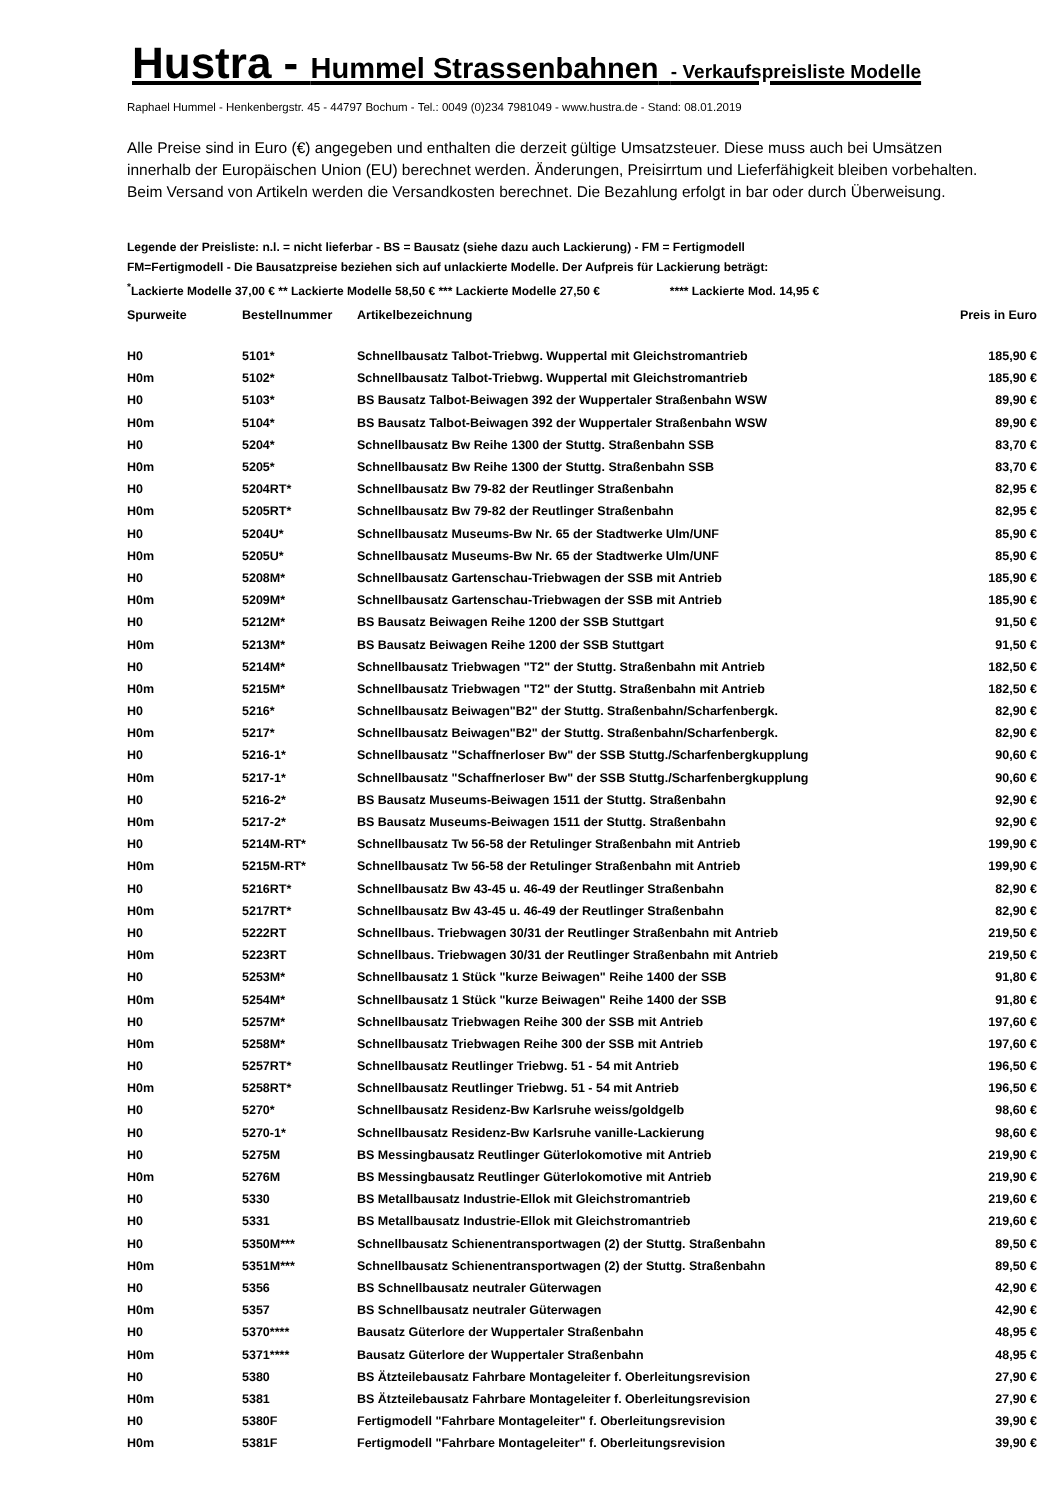Hustra - Hummel Strassenbahnen - Verkaufspreisliste Modelle
Raphael Hummel - Henkenbergstr. 45 - 44797 Bochum - Tel.: 0049 (0)234 7981049 - www.hustra.de - Stand: 08.01.2019
Alle Preise sind in Euro (€) angegeben und enthalten die derzeit gültige Umsatzsteuer. Diese muss auch bei Umsätzen innerhalb der Europäischen Union (EU) berechnet werden. Änderungen, Preisirrtum und Lieferfähigkeit bleiben vorbehalten. Beim Versand von Artikeln werden die Versandkosten berechnet. Die Bezahlung erfolgt in bar oder durch Überweisung.
Legende der Preisliste: n.l. = nicht lieferbar - BS = Bausatz (siehe dazu auch Lackierung) - FM = Fertigmodell
FM=Fertigmodell - Die Bausatzpreise beziehen sich auf unlackierte Modelle. Der Aufpreis für Lackierung beträgt:
<sup>*</sup> Lackierte Modelle 37,00 € ** Lackierte Modelle 58,50 € *** Lackierte Modelle 27,50 € **** Lackierte Mod. 14,95 €
| Spurweite | Bestellnummer | Artikelbezeichnung | Preis in Euro |
| --- | --- | --- | --- |
| H0 | 5101* | Schnellbausatz Talbot-Triebwg. Wuppertal mit Gleichstromantrieb | 185,90 € |
| H0m | 5102* | Schnellbausatz Talbot-Triebwg. Wuppertal mit Gleichstromantrieb | 185,90 € |
| H0 | 5103* | BS Bausatz Talbot-Beiwagen 392 der Wuppertaler Straßenbahn WSW | 89,90 € |
| H0m | 5104* | BS Bausatz Talbot-Beiwagen 392 der Wuppertaler Straßenbahn WSW | 89,90 € |
| H0 | 5204* | Schnellbausatz Bw Reihe 1300 der Stuttg. Straßenbahn SSB | 83,70 € |
| H0m | 5205* | Schnellbausatz Bw Reihe 1300 der Stuttg. Straßenbahn SSB | 83,70 € |
| H0 | 5204RT* | Schnellbausatz Bw 79-82 der Reutlinger Straßenbahn | 82,95 € |
| H0m | 5205RT* | Schnellbausatz Bw 79-82 der Reutlinger Straßenbahn | 82,95 € |
| H0 | 5204U* | Schnellbausatz Museums-Bw Nr. 65 der Stadtwerke Ulm/UNF | 85,90 € |
| H0m | 5205U* | Schnellbausatz Museums-Bw Nr. 65 der Stadtwerke Ulm/UNF | 85,90 € |
| H0 | 5208M* | Schnellbausatz Gartenschau-Triebwagen der SSB mit Antrieb | 185,90 € |
| H0m | 5209M* | Schnellbausatz Gartenschau-Triebwagen der SSB mit Antrieb | 185,90 € |
| H0 | 5212M* | BS Bausatz Beiwagen Reihe 1200 der SSB Stuttgart | 91,50 € |
| H0m | 5213M* | BS Bausatz Beiwagen Reihe 1200 der SSB Stuttgart | 91,50 € |
| H0 | 5214M* | Schnellbausatz Triebwagen "T2" der Stuttg. Straßenbahn mit Antrieb | 182,50 € |
| H0m | 5215M* | Schnellbausatz Triebwagen "T2" der Stuttg. Straßenbahn mit Antrieb | 182,50 € |
| H0 | 5216* | Schnellbausatz Beiwagen"B2" der Stuttg. Straßenbahn/Scharfenbergk. | 82,90 € |
| H0m | 5217* | Schnellbausatz Beiwagen"B2" der Stuttg. Straßenbahn/Scharfenbergk. | 82,90 € |
| H0 | 5216-1* | Schnellbausatz "Schaffnerloser Bw" der SSB Stuttg./Scharfenbergkupplung | 90,60 € |
| H0m | 5217-1* | Schnellbausatz "Schaffnerloser Bw" der SSB Stuttg./Scharfenbergkupplung | 90,60 € |
| H0 | 5216-2* | BS Bausatz Museums-Beiwagen 1511 der Stuttg. Straßenbahn | 92,90 € |
| H0m | 5217-2* | BS Bausatz Museums-Beiwagen 1511 der Stuttg. Straßenbahn | 92,90 € |
| H0 | 5214M-RT* | Schnellbausatz Tw 56-58 der Retulinger Straßenbahn mit Antrieb | 199,90 € |
| H0m | 5215M-RT* | Schnellbausatz Tw 56-58 der Retulinger Straßenbahn mit Antrieb | 199,90 € |
| H0 | 5216RT* | Schnellbausatz Bw 43-45 u. 46-49 der Reutlinger Straßenbahn | 82,90 € |
| H0m | 5217RT* | Schnellbausatz Bw 43-45 u. 46-49 der Reutlinger Straßenbahn | 82,90 € |
| H0 | 5222RT | Schnellbaus. Triebwagen 30/31 der Reutlinger Straßenbahn mit Antrieb | 219,50 € |
| H0m | 5223RT | Schnellbaus. Triebwagen 30/31 der Reutlinger Straßenbahn mit Antrieb | 219,50 € |
| H0 | 5253M* | Schnellbausatz 1 Stück "kurze Beiwagen" Reihe 1400 der SSB | 91,80 € |
| H0m | 5254M* | Schnellbausatz 1 Stück "kurze Beiwagen" Reihe 1400 der SSB | 91,80 € |
| H0 | 5257M* | Schnellbausatz Triebwagen Reihe 300 der SSB mit Antrieb | 197,60 € |
| H0m | 5258M* | Schnellbausatz Triebwagen Reihe 300 der SSB mit Antrieb | 197,60 € |
| H0 | 5257RT* | Schnellbausatz Reutlinger Triebwg. 51 - 54 mit Antrieb | 196,50 € |
| H0m | 5258RT* | Schnellbausatz Reutlinger Triebwg. 51 - 54 mit Antrieb | 196,50 € |
| H0 | 5270* | Schnellbausatz Residenz-Bw Karlsruhe weiss/goldgelb | 98,60 € |
| H0 | 5270-1* | Schnellbausatz Residenz-Bw Karlsruhe vanille-Lackierung | 98,60 € |
| H0 | 5275M | BS Messingbausatz Reutlinger Güterlokomotive mit Antrieb | 219,90 € |
| H0m | 5276M | BS Messingbausatz Reutlinger Güterlokomotive mit Antrieb | 219,90 € |
| H0 | 5330 | BS Metallbausatz Industrie-Ellok mit Gleichstromantrieb | 219,60 € |
| H0 | 5331 | BS Metallbausatz Industrie-Ellok mit Gleichstromantrieb | 219,60 € |
| H0 | 5350M*** | Schnellbausatz Schienentransportwagen (2) der Stuttg. Straßenbahn | 89,50 € |
| H0m | 5351M*** | Schnellbausatz Schienentransportwagen (2) der Stuttg. Straßenbahn | 89,50 € |
| H0 | 5356 | BS Schnellbausatz neutraler Güterwagen | 42,90 € |
| H0m | 5357 | BS Schnellbausatz neutraler Güterwagen | 42,90 € |
| H0 | 5370**** | Bausatz Güterlore der Wuppertaler Straßenbahn | 48,95 € |
| H0m | 5371**** | Bausatz Güterlore der Wuppertaler Straßenbahn | 48,95 € |
| H0 | 5380 | BS Ätzteilebausatz Fahrbare Montageleiter f. Oberleitungsrevision | 27,90 € |
| H0m | 5381 | BS Ätzteilebausatz Fahrbare Montageleiter f. Oberleitungsrevision | 27,90 € |
| H0 | 5380F | Fertigmodell "Fahrbare Montageleiter" f. Oberleitungsrevision | 39,90 € |
| H0m | 5381F | Fertigmodell "Fahrbare Montageleiter" f. Oberleitungsrevision | 39,90 € |